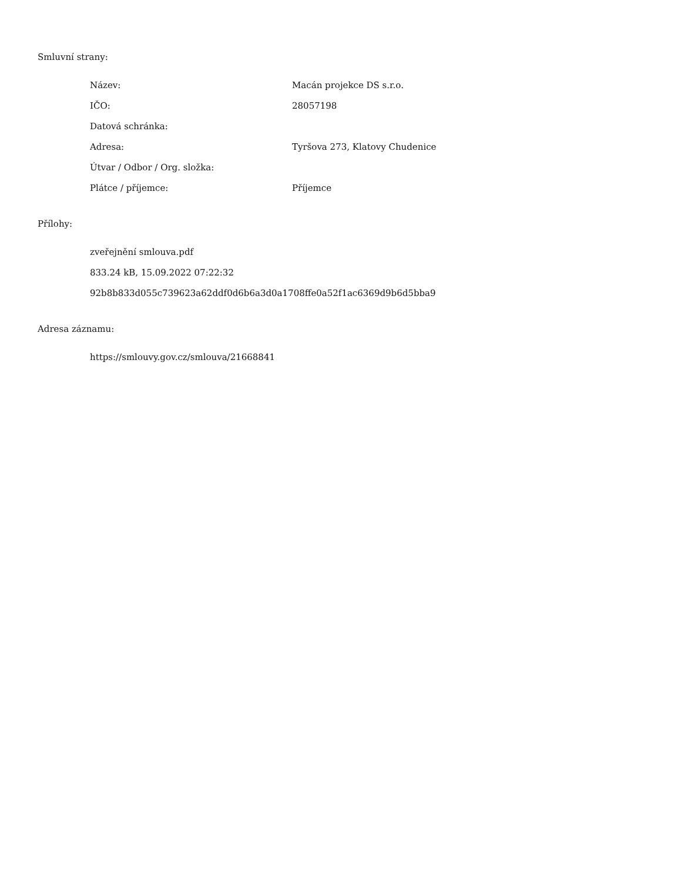Smluvní strany:
| Název: | Macán projekce DS s.r.o. |
| IČO: | 28057198 |
| Datová schránka: | |
| Adresa: | Tyršova 273, Klatovy Chudenice |
| Útvar / Odbor / Org. složka: | |
| Plátce / příjemce: | Příjemce |
Přílohy:
zveřejnění smlouva.pdf
833.24 kB, 15.09.2022 07:22:32
92b8b833d055c739623a62ddf0d6b6a3d0a1708ffe0a52f1ac6369d9b6d5bba9
Adresa záznamu:
https://smlouvy.gov.cz/smlouva/21668841